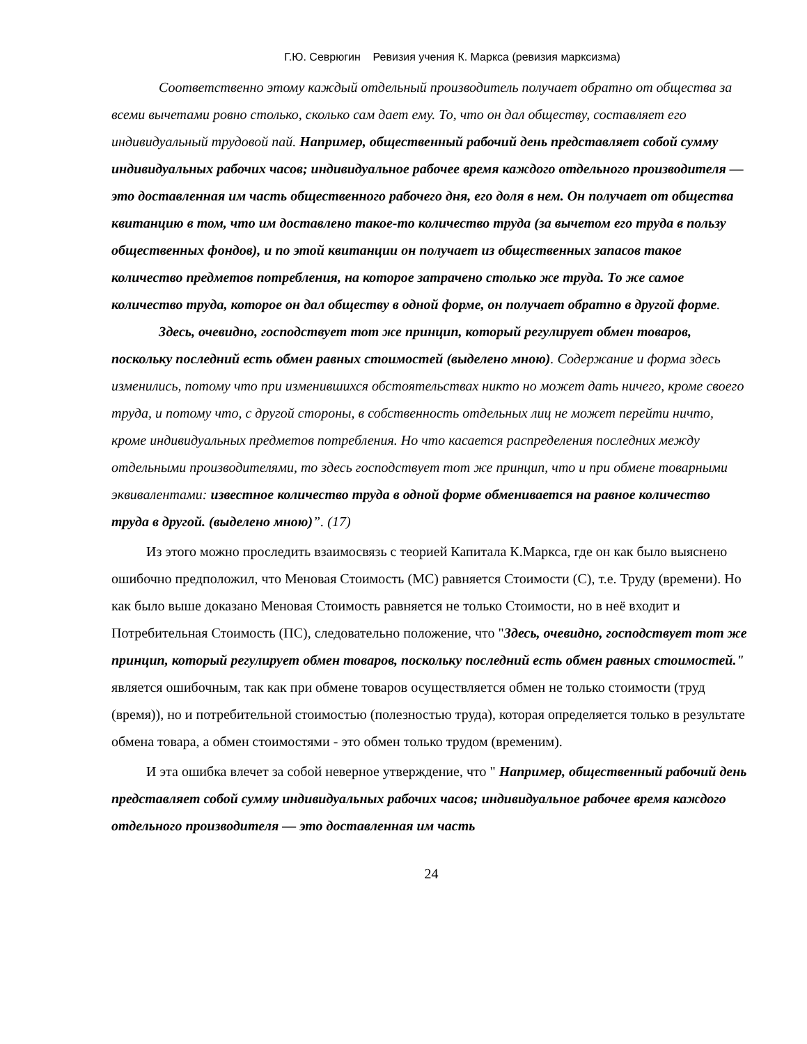Г.Ю. Севрюгин Ревизия учения К. Маркса (ревизия марксизма)
Соответственно этому каждый отдельный производитель получает обратно от общества за всеми вычетами ровно столько, сколько сам дает ему. То, что он дал обществу, составляет его индивидуальный трудовой пай. Например, общественный рабочий день представляет собой сумму индивидуальных рабочих часов; индивидуальное рабочее время каждого отдельного производителя — это доставленная им часть общественного рабочего дня, его доля в нем. Он получает от общества квитанцию в том, что им доставлено такое-то количество труда (за вычетом его труда в пользу общественных фондов), и по этой квитанции он получает из общественных запасов такое количество предметов потребления, на которое затрачено столько же труда. То же самое количество труда, которое он дал обществу в одной форме, он получает обратно в другой форме.
Здесь, очевидно, господствует тот же принцип, который регулирует обмен товаров, поскольку последний есть обмен равных стоимостей (выделено мною). Содержание и форма здесь изменились, потому что при изменившихся обстоятельствах никто но может дать ничего, кроме своего труда, и потому что, с другой стороны, в собственность отдельных лиц не может перейти ничто, кроме индивидуальных предметов потребления. Но что касается распределения последних между отдельными производителями, то здесь господствует тот же принцип, что и при обмене товарными эквивалентами: известное количество труда в одной форме обменивается на равное количество труда в другой. (выделено мною)”. (17)
Из этого можно проследить взаимосвязь с теорией Капитала К.Маркса, где он как было выяснено ошибочно предположил, что Меновая Стоимость (МС) равняется Стоимости (С), т.е. Труду (времени). Но как было выше доказано Меновая Стоимость равняется не только Стоимости, но в неё входит и Потребительная Стоимость (ПС), следовательно положение, что "Здесь, очевидно, господствует тот же принцип, который регулирует обмен товаров, поскольку последний есть обмен равных стоимостей." является ошибочным, так как при обмене товаров осуществляется обмен не только стоимости (труд (время)), но и потребительной стоимостью (полезностью труда), которая определяется только в результате обмена товара, а обмен стоимостями - это обмен только трудом (временим).
И эта ошибка влечет за собой неверное утверждение, что " Например, общественный рабочий день представляет собой сумму индивидуальных рабочих часов; индивидуальное рабочее время каждого отдельного производителя — это доставленная им часть
24